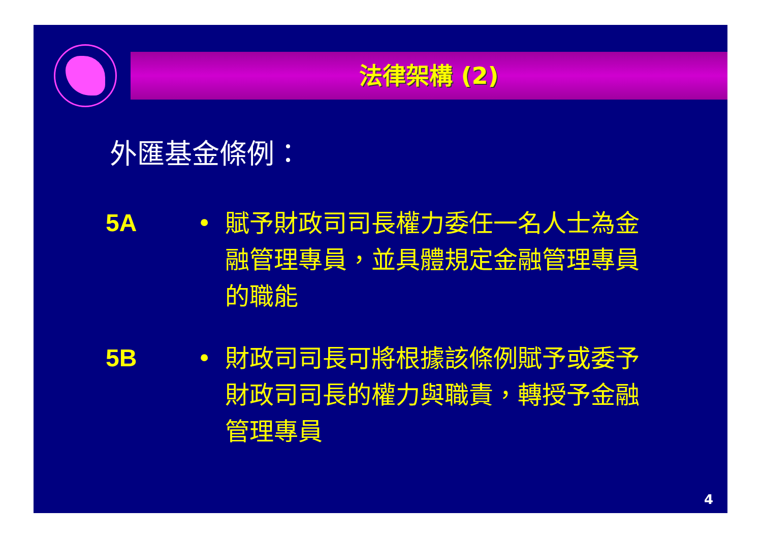法律架構 (2)
外匯基金條例：
5A • 賦予財政司司長權力委任一名人士為金融管理專員，並具體規定金融管理專員的職能
5B • 財政司司長可將根據該條例賦予或委予財政司司長的權力與職責，轉授予金融管理專員
4